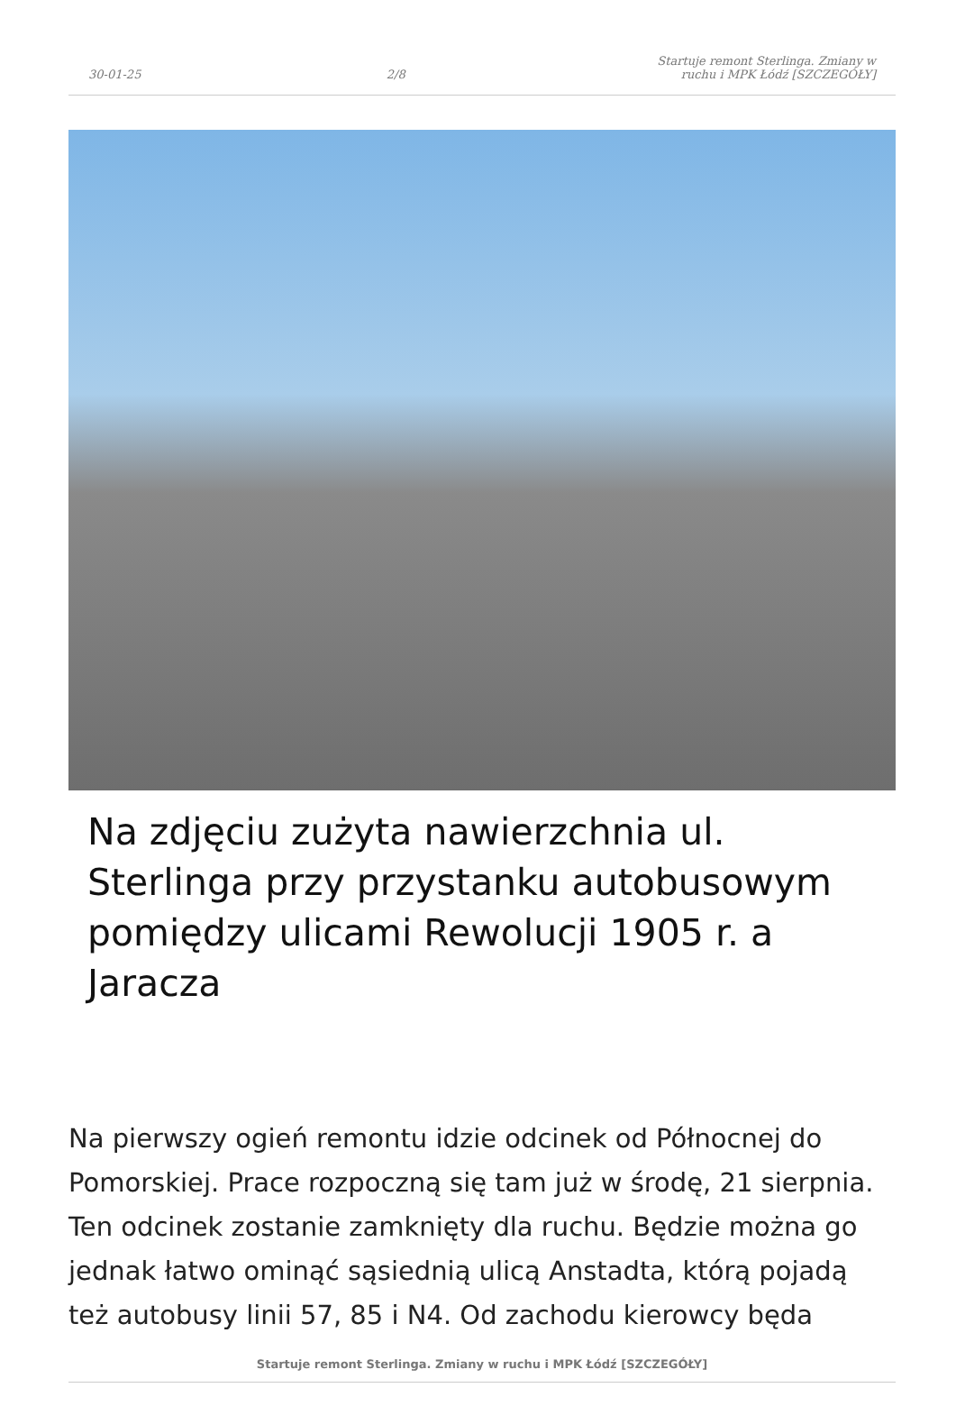30-01-25 2/8 Startuje remont Sterlinga. Zmiany w ruchu i MPK Łódź [SZCZEGÓŁY]
Na zdjęciu zużyta nawierzchnia ul. Sterlinga przy przystanku autobusowym pomiędzy ulicami Rewolucji 1905 r. a Jaracza
Na pierwszy ogień remontu idzie odcinek od Północnej do Pomorskiej. Prace rozpoczną się tam już w środę, 21 sierpnia. Ten odcinek zostanie zamknięty dla ruchu. Będzie można go jednak łatwo ominąć sąsiednią ulicą Anstadta, którą pojadą też autobusy linii 57, 85 i N4. Od zachodu kierowcy będa
Startuje remont Sterlinga. Zmiany w ruchu i MPK Łódź [SZCZEGÓŁY]